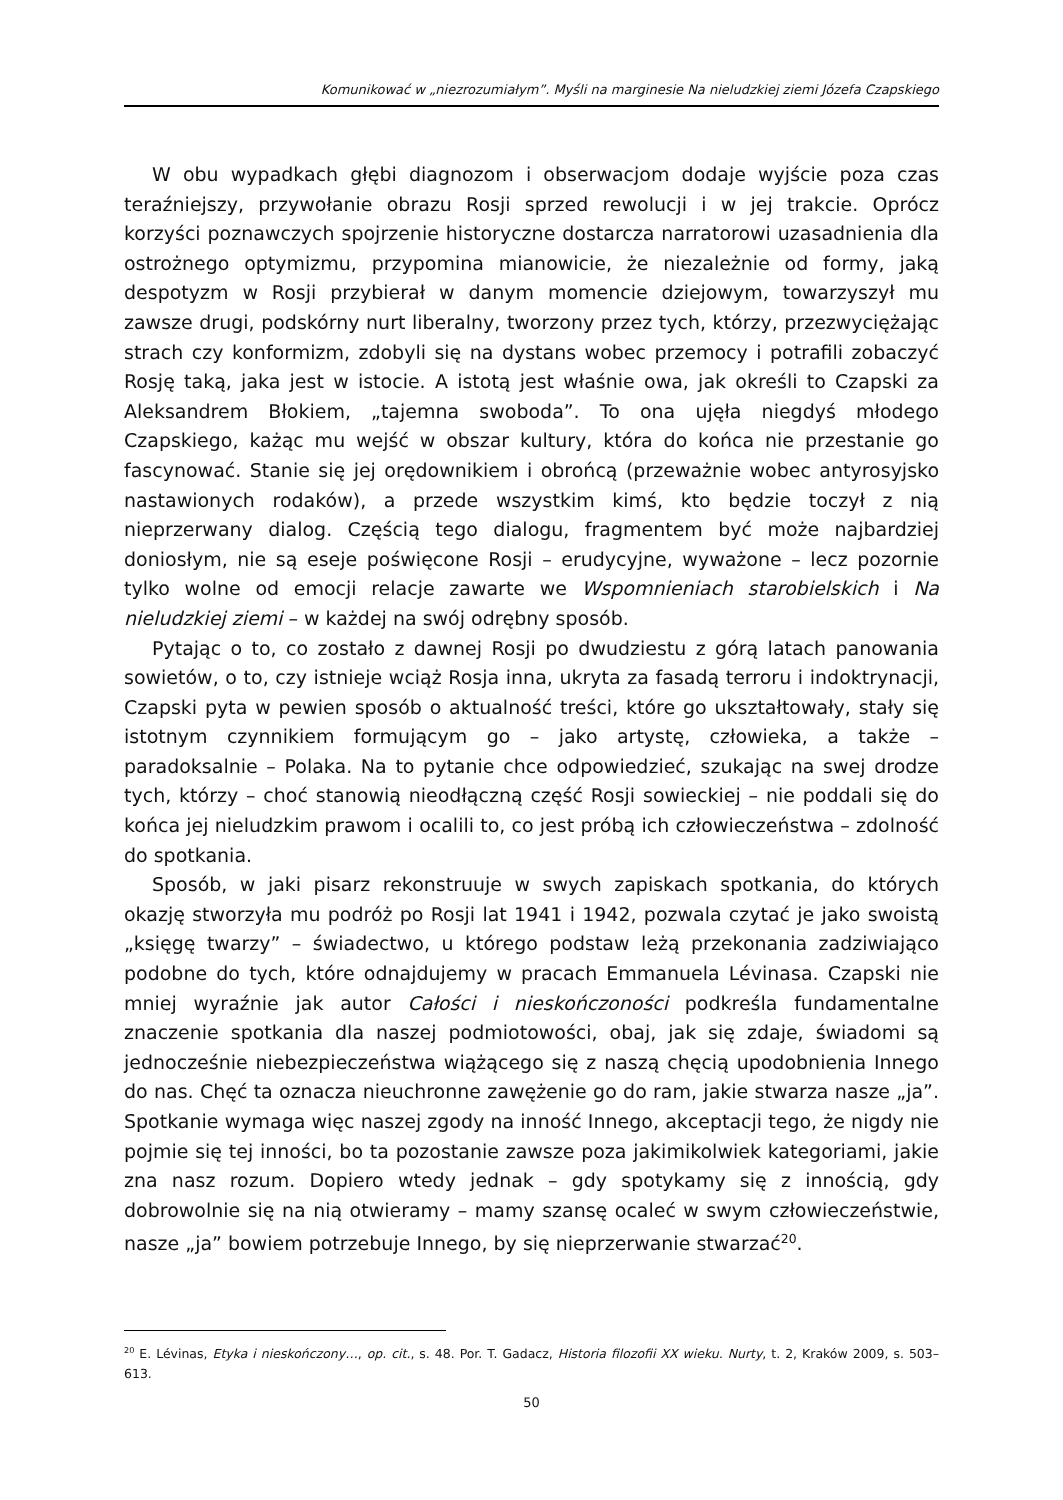Komunikować w „niezrozumiałym”. Myśli na marginesie Na nieludzkiej ziemi Józefa Czapskiego
W obu wypadkach głębi diagnozom i obserwacjom dodaje wyjście poza czas teraźniejszy, przywołanie obrazu Rosji sprzed rewolucji i w jej trakcie. Oprócz korzyści poznawczych spojrzenie historyczne dostarcza narratorowi uzasadnienia dla ostrożnego optymizmu, przypomina mianowicie, że niezależnie od formy, jaką despotyzm w Rosji przybierał w danym momencie dziejowym, towarzyszył mu zawsze drugi, podskórny nurt liberalny, tworzony przez tych, którzy, przezwyciężając strach czy konformizm, zdobyli się na dystans wobec przemocy i potrafili zobaczyć Rosję taką, jaka jest w istocie. A istotą jest właśnie owa, jak określi to Czapski za Aleksandrem Błokiem, „tajemna swoboda”. To ona ujęła niegdyś młodego Czapskiego, każąc mu wejść w obszar kultury, która do końca nie przestanie go fascynować. Stanie się jej orędownikiem i obrońcą (przeważnie wobec antyrosyjsko nastawionych rodaków), a przede wszystkim kimś, kto będzie toczył z nią nieprzerwany dialog. Częścią tego dialogu, fragmentem być może najbardziej doniosłym, nie są eseje poświęcone Rosji – erudycyjne, wyważone – lecz pozornie tylko wolne od emocji relacje zawarte we Wspomnieniach starobielskich i Na nieludzkiej ziemi – w każdej na swój odrębny sposób.
Pytając o to, co zostało z dawnej Rosji po dwudziestu z górą latach panowania sowietów, o to, czy istnieje wciąż Rosja inna, ukryta za fasadą terroru i indoktrynacji, Czapski pyta w pewien sposób o aktualność treści, które go ukształtowały, stały się istotnym czynnikiem formującym go – jako artystę, człowieka, a także – paradoksalnie – Polaka. Na to pytanie chce odpowiedzieć, szukając na swej drodze tych, którzy – choć stanowią nieodłączną część Rosji sowieckiej – nie poddali się do końca jej nieludzkim prawom i ocalili to, co jest próbą ich człowieczeństwa – zdolność do spotkania.
Sposób, w jaki pisarz rekonstruuje w swych zapiskach spotkania, do których okazję stworzyła mu podróż po Rosji lat 1941 i 1942, pozwala czytać je jako swoistą „księgę twarzy” – świadectwo, u którego podstaw leżą przekonania zadziwiająco podobne do tych, które odnajdujemy w pracach Emmanuela Lévinasa. Czapski nie mniej wyraźnie jak autor Całości i nieskończoności podkreśla fundamentalne znaczenie spotkania dla naszej podmiotowości, obaj, jak się zdaje, świadomi są jednocześnie niebezpieczeństwa wiążącego się z naszą chęcią upodobnienia Innego do nas. Chęć ta oznacza nieuchronne zawężenie go do ram, jakie stwarza nasze „ja”. Spotkanie wymaga więc naszej zgody na inność Innego, akceptacji tego, że nigdy nie pojmie się tej inności, bo ta pozostanie zawsze poza jakimikolwiek kategoriami, jakie zna nasz rozum. Dopiero wtedy jednak – gdy spotykamy się z innością, gdy dobrowolnie się na nią otwieramy – mamy szansę ocaleć w swym człowieczeństwie, nasze „ja” bowiem potrzebuje Innego, by się nieprzerwanie stwarzać<sup>20</sup>.
<sup>20</sup> E. Lévinas, Etyka i nieskończony…, op. cit., s. 48. Por. T. Gadacz, Historia filozofii XX wieku. Nurty, t. 2, Kraków 2009, s. 503–613.
50